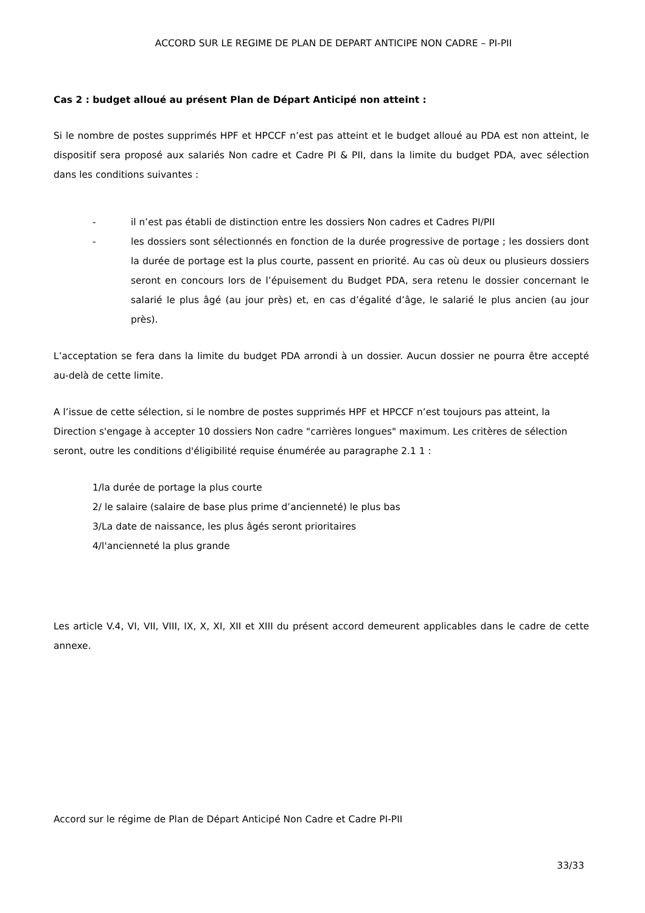ACCORD SUR LE REGIME DE PLAN DE DEPART ANTICIPE NON CADRE – PI-PII
Cas 2 : budget alloué au présent Plan de Départ Anticipé non atteint :
Si le nombre de postes supprimés HPF et HPCCF n’est pas atteint et le budget alloué au PDA est non atteint, le dispositif sera proposé aux salariés Non cadre et Cadre PI & PII, dans la limite du budget PDA, avec sélection dans les conditions suivantes :
- il n’est pas établi de distinction entre les dossiers Non cadres et Cadres PI/PII
- les dossiers sont sélectionnés en fonction de la durée progressive de portage ; les dossiers dont la durée de portage est la plus courte, passent en priorité. Au cas où deux ou plusieurs dossiers seront en concours lors de l’épuisement du Budget PDA, sera retenu le dossier concernant le salarié le plus âgé (au jour près) et, en cas d’égalité d’âge, le salarié le plus ancien (au jour près).
L’acceptation se fera dans la limite du budget PDA arrondi à un dossier. Aucun dossier ne pourra être accepté au-delà de cette limite.
A l’issue de cette sélection, si le nombre de postes supprimés HPF et HPCCF n’est toujours pas atteint, la Direction s'engage à accepter 10 dossiers Non cadre "carrières longues" maximum. Les critères de sélection seront, outre les conditions d'éligibilité requise énumérée au paragraphe 2.1 1 :
1/la durée de portage la plus courte
2/ le salaire (salaire de base plus prime d’ancienneté) le plus bas
3/La date de naissance, les plus âgés seront prioritaires
4/l'ancienneté la plus grande
Les article V.4, VI, VII, VIII, IX, X, XI, XII et XIII du présent accord demeurent applicables dans le cadre de cette annexe.
Accord sur le régime de Plan de Départ Anticipé Non Cadre et Cadre PI-PII
33/33